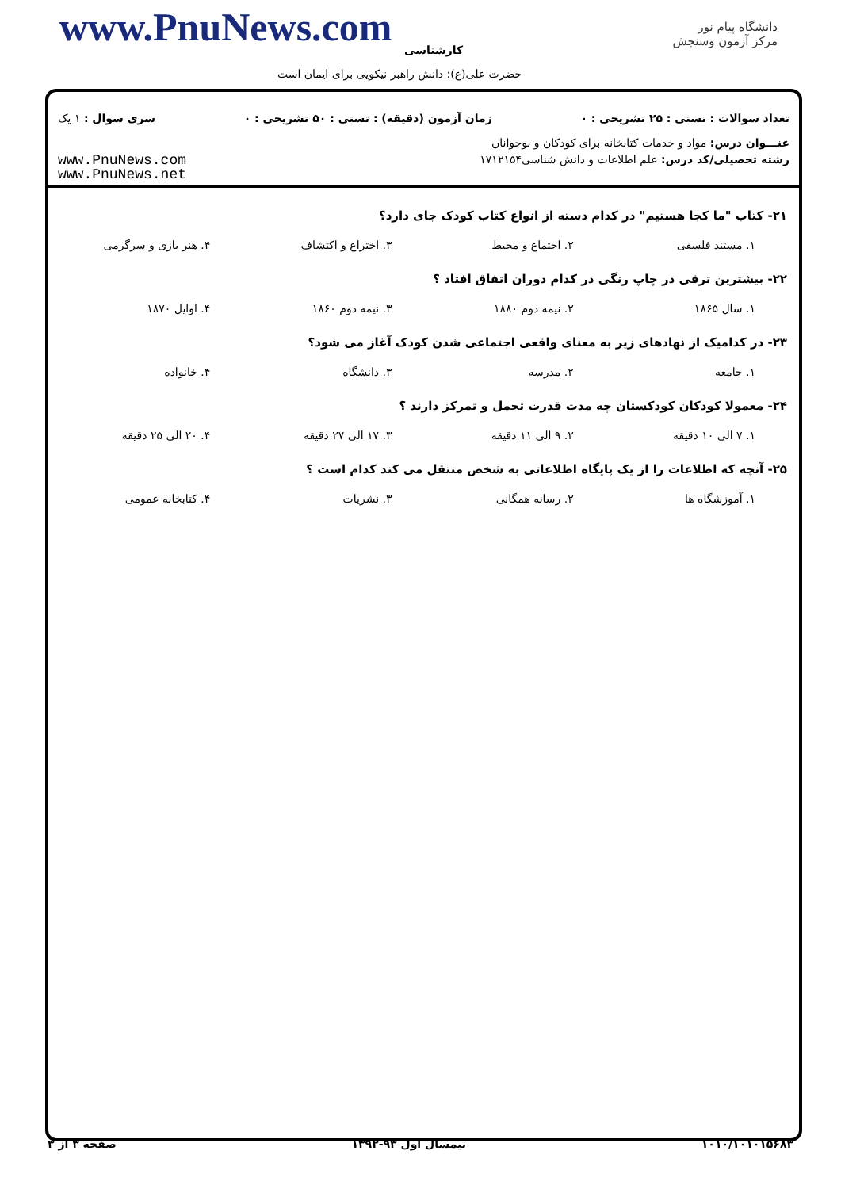www.PnuNews.com کارشناسی
حضرت علی(ع): دانش راهبر نیکویی برای ایمان است
دانشگاه پیام نور
مرکز آزمون وسنجش
تعداد سوالات : تستی : ۲۵ تشریحی : ۰ زمان آزمون (دقیقه) : تستی : ۵۰ تشریحی : ۰ سری سوال : ۱ یک
عنـــوان درس: مواد و خدمات کتابخانه برای کودکان و نوجوانان
رشته تحصیلی/کد درس: علم اطلاعات و دانش شناسی۱۷۱۲۱۵۴ www.PnuNews.com
www.PnuNews.net
۲۱- کتاب "ما کجا هستیم" در کدام دسته از انواع کتاب کودک جای دارد؟
۱. مستند فلسفی ۲. اجتماع و محیط ۳. اختراع و اکتشاف ۴. هنر بازی و سرگرمی
۲۲- بیشترین ترقی در چاپ رنگی در کدام دوران اتفاق افتاد ؟
۱. سال ۱۸۶۵ ۲. نیمه دوم ۱۸۸۰ ۳. نیمه دوم ۱۸۶۰ ۴. اوایل ۱۸۷۰
۲۳- در کدامیک از نهادهای زیر به معنای واقعی اجتماعی شدن کودک آغاز می شود؟
۱. جامعه ۲. مدرسه ۳. دانشگاه ۴. خانواده
۲۴- معمولا کودکان کودکستان چه مدت قدرت تحمل و تمرکز دارند ؟
۱. ۷ الی ۱۰ دقیقه ۲. ۹ الی ۱۱ دقیقه ۳. ۱۷ الی ۲۷ دقیقه ۴. ۲۰ الی ۲۵ دقیقه
۲۵- آنچه که اطلاعات را از یک پایگاه اطلاعاتی به شخص منتقل می کند کدام است ؟
۱. آموزشگاه ها ۲. رسانه همگانی ۳. نشریات ۴. کتابخانه عمومی
۱۰۱۰/۱۰۱۰۱۵۶۸۳ نیمسال اول ۹۳-۱۳۹۲ صفحه ۳ از ۳